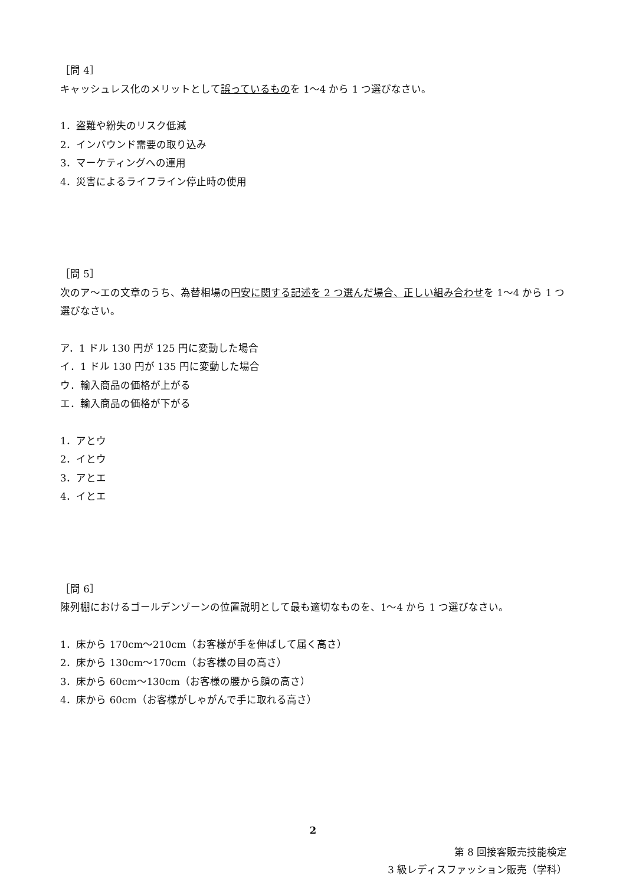［問 4］
キャッシュレス化のメリットとして誤っているものを 1〜4 から 1 つ選びなさい。
1．盗難や紛失のリスク低減
2．インバウンド需要の取り込み
3．マーケティングへの運用
4．災害によるライフライン停止時の使用
［問 5］
次のア〜エの文章のうち、為替相場の円安に関する記述を 2 つ選んだ場合、正しい組み合わせを 1〜4 から 1 つ選びなさい。
ア．1 ドル 130 円が 125 円に変動した場合
イ．1 ドル 130 円が 135 円に変動した場合
ウ．輸入商品の価格が上がる
エ．輸入商品の価格が下がる
1．アとウ
2．イとウ
3．アとエ
4．イとエ
［問 6］
陳列棚におけるゴールデンゾーンの位置説明として最も適切なものを、1〜4 から 1 つ選びなさい。
1．床から 170cm〜210cm（お客様が手を伸ばして届く高さ）
2．床から 130cm〜170cm（お客様の目の高さ）
3．床から 60cm〜130cm（お客様の腰から顔の高さ）
4．床から 60cm（お客様がしゃがんで手に取れる高さ）
2
第 8 回接客販売技能検定
3 級レディスファッション販売（学科）